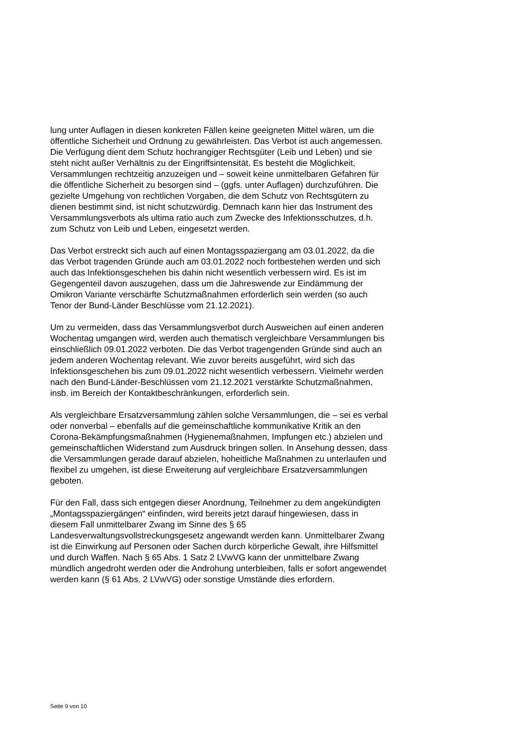lung unter Auflagen in diesen konkreten Fällen keine geeigneten Mittel wären, um die öffentliche Sicherheit und Ordnung zu gewährleisten. Das Verbot ist auch angemessen. Die Verfügung dient dem Schutz hochrangiger Rechtsgüter (Leib und Leben) und sie steht nicht außer Verhältnis zu der Eingriffsintensität. Es besteht die Möglichkeit, Versammlungen rechtzeitig anzuzeigen und – soweit keine unmittelbaren Gefahren für die öffentliche Sicherheit zu besorgen sind – (ggfs. unter Auflagen) durchzuführen. Die gezielte Umgehung von rechtlichen Vorgaben, die dem Schutz von Rechtsgütern zu dienen bestimmt sind, ist nicht schutzwürdig. Demnach kann hier das Instrument des Versammlungsverbots als ultima ratio auch zum Zwecke des Infektionsschutzes, d.h. zum Schutz von Leib und Leben, eingesetzt werden.
Das Verbot erstreckt sich auch auf einen Montagsspaziergang am 03.01.2022, da die das Verbot tragenden Gründe auch am 03.01.2022 noch fortbestehen werden und sich auch das Infektionsgeschehen bis dahin nicht wesentlich verbessern wird. Es ist im Gegengenteil davon auszugehen, dass um die Jahreswende zur Eindämmung der Omikron Variante verschärfte Schutzmaßnahmen erforderlich sein werden (so auch Tenor der Bund-Länder Beschlüsse vom 21.12.2021).
Um zu vermeiden, dass das Versammlungsverbot durch Ausweichen auf einen anderen Wochentag umgangen wird, werden auch thematisch vergleichbare Versammlungen bis einschließlich 09.01.2022 verboten. Die das Verbot tragengenden Gründe sind auch an jedem anderen Wochentag relevant. Wie zuvor bereits ausgeführt, wird sich das Infektionsgeschehen bis zum 09.01.2022 nicht wesentlich verbessern. Vielmehr werden nach den Bund-Länder-Beschlüssen vom 21.12.2021 verstärkte Schutzmaßnahmen, insb. im Bereich der Kontaktbeschränkungen, erforderlich sein.
Als vergleichbare Ersatzversammlung zählen solche Versammlungen, die – sei es verbal oder nonverbal – ebenfalls auf die gemeinschaftliche kommunikative Kritik an den Corona-Bekämpfungsmaßnahmen (Hygienemaßnahmen, Impfungen etc.) abzielen und gemeinschaftlichen Widerstand zum Ausdruck bringen sollen. In Ansehung dessen, dass die Versammlungen gerade darauf abzielen, hoheitliche Maßnahmen zu unterlaufen und flexibel zu umgehen, ist diese Erweiterung auf vergleichbare Ersatzversammlungen geboten.
Für den Fall, dass sich entgegen dieser Anordnung, Teilnehmer zu dem angekündigten „Montagsspaziergängen“ einfinden, wird bereits jetzt darauf hingewiesen, dass in diesem Fall unmittelbarer Zwang im Sinne des § 65 Landesverwaltungsvollstreckungsgesetz angewandt werden kann. Unmittelbarer Zwang ist die Einwirkung auf Personen oder Sachen durch körperliche Gewalt, ihre Hilfsmittel und durch Waffen. Nach § 65 Abs. 1 Satz 2 LVwVG kann der unmittelbare Zwang mündlich angedroht werden oder die Androhung unterbleiben, falls er sofort angewendet werden kann (§ 61 Abs. 2 LVwVG) oder sonstige Umstände dies erfordern.
Seite 9 von 10